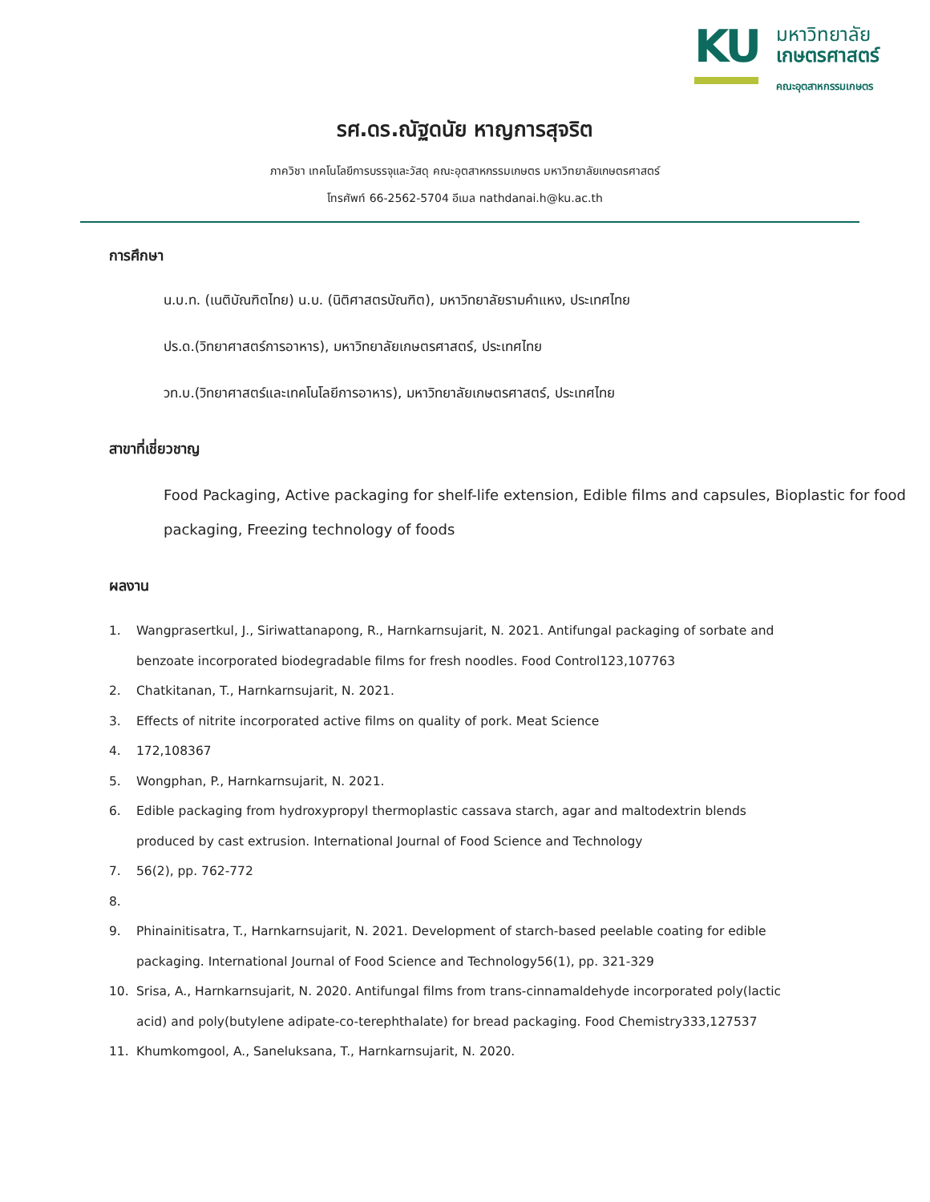KU
มหาวิทยาลัย
เกษตรศาสตร์
คณะอุตสาหกรรมเกษตร
รศ.ดร.ณัฐดนัย หาญการสุจริต
ภาควิชา เทคโนโลยีการบรรจุและวัสดุ คณะอุตสาหกรรมเกษตร มหาวิทยาลัยเกษตรศาสตร์
โทรศัพท์ 66-2562-5704 อีเมล nathdanai.h@ku.ac.th
การศึกษา
น.บ.ท. (เนติบัณฑิตไทย) น.บ. (นิติศาสตรบัณฑิต), มหาวิทยาลัยรามคำแหง, ประเทศไทย
ปร.ด.(วิทยาศาสตร์การอาหาร), มหาวิทยาลัยเกษตรศาสตร์, ประเทศไทย
วท.บ.(วิทยาศาสตร์และเทคโนโลยีการอาหาร), มหาวิทยาลัยเกษตรศาสตร์, ประเทศไทย
สาขาที่เชี่ยวชาญ
Food Packaging, Active packaging for shelf-life extension, Edible films and capsules, Bioplastic for food packaging, Freezing technology of foods
ผลงาน
1. Wangprasertkul, J., Siriwattanapong, R., Harnkarnsujarit, N. 2021. Antifungal packaging of sorbate and benzoate incorporated biodegradable films for fresh noodles. Food Control123,107763
2. Chatkitanan, T., Harnkarnsujarit, N. 2021.
3. Effects of nitrite incorporated active films on quality of pork. Meat Science
4. 172,108367
5. Wongphan, P., Harnkarnsujarit, N. 2021.
6. Edible packaging from hydroxypropyl thermoplastic cassava starch, agar and maltodextrin blends produced by cast extrusion. International Journal of Food Science and Technology
7. 56(2), pp. 762-772
8.
9. Phinainitisatra, T., Harnkarnsujarit, N. 2021. Development of starch-based peelable coating for edible packaging. International Journal of Food Science and Technology56(1), pp. 321-329
10. Srisa, A., Harnkarnsujarit, N. 2020. Antifungal films from trans-cinnamaldehyde incorporated poly(lactic acid) and poly(butylene adipate-co-terephthalate) for bread packaging. Food Chemistry333,127537
11. Khumkomgool, A., Saneluksana, T., Harnkarnsujarit, N. 2020.